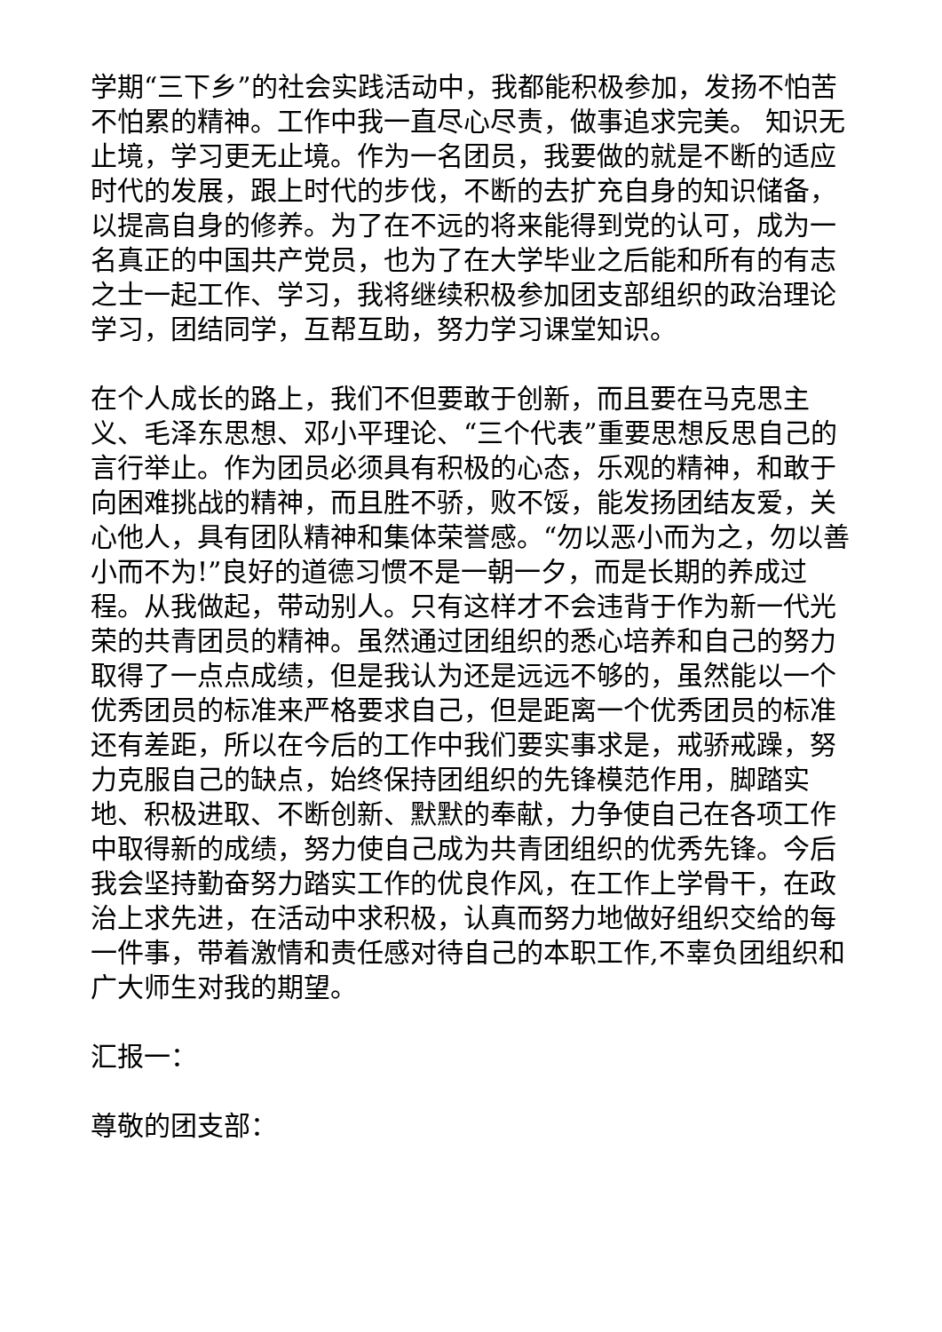学期“三下乡”的社会实践活动中，我都能积极参加，发扬不怕苦不怕累的精神。工作中我一直尽心尽责，做事追求完美。 知识无止境，学习更无止境。作为一名团员，我要做的就是不断的适应时代的发展，跟上时代的步伐，不断的去扩充自身的知识储备，以提高自身的修养。为了在不远的将来能得到党的认可，成为一名真正的中国共产党员，也为了在大学毕业之后能和所有的有志之士一起工作、学习，我将继续积极参加团支部组织的政治理论学习，团结同学，互帮互助，努力学习课堂知识。
在个人成长的路上，我们不但要敢于创新，而且要在马克思主义、毛泽东思想、邓小平理论、“三个代表”重要思想反思自己的言行举止。作为团员必须具有积极的心态，乐观的精神，和敢于向困难挑战的精神，而且胜不骄，败不馁，能发扬团结友爱，关心他人，具有团队精神和集体荣誉感。“勿以恶小而为之，勿以善小而不为!”良好的道德习惯不是一朝一夕，而是长期的养成过程。从我做起，带动别人。只有这样才不会违背于作为新一代光荣的共青团员的精神。虽然通过团组织的悉心培养和自己的努力取得了一点点成绩，但是我认为还是远远不够的，虽然能以一个优秀团员的标准来严格要求自己，但是距离一个优秀团员的标准还有差距，所以在今后的工作中我们要实事求是，戒骄戒躁，努力克服自己的缺点，始终保持团组织的先锋模范作用，脚踏实地、积极进取、不断创新、默默的奉献，力争使自己在各项工作中取得新的成绩，努力使自己成为共青团组织的优秀先锋。今后我会坚持勤奋努力踏实工作的优良作风，在工作上学骨干，在政治上求先进，在活动中求积极，认真而努力地做好组织交给的每一件事，带着激情和责任感对待自己的本职工作,不辜负团组织和广大师生对我的期望。
汇报一：
尊敬的团支部：